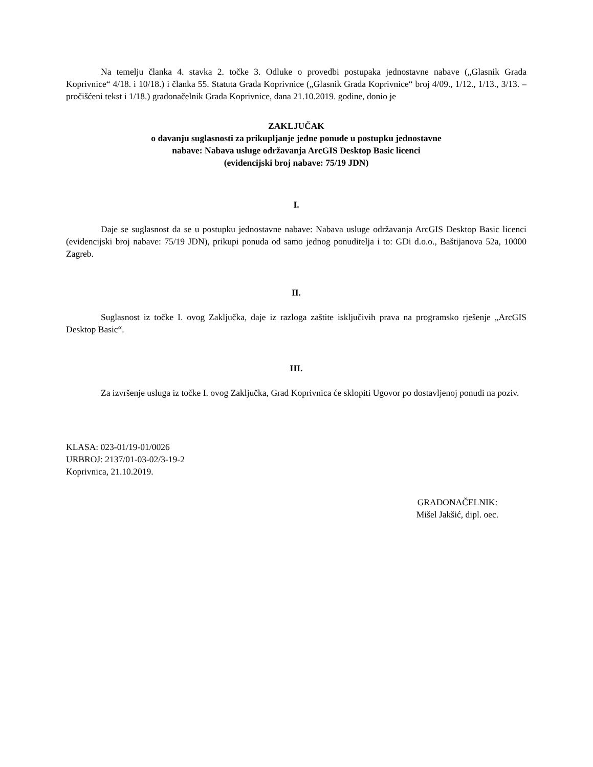Na temelju članka 4. stavka 2. točke 3. Odluke o provedbi postupaka jednostavne nabave („Glasnik Grada Koprivnice“ 4/18. i 10/18.) i članka 55. Statuta Grada Koprivnice („Glasnik Grada Koprivnice“ broj 4/09., 1/12., 1/13., 3/13. – pročišćeni tekst i 1/18.) gradonačelnik Grada Koprivnice, dana 21.10.2019. godine, donio je
ZAKLJUČAK
o davanju suglasnosti za prikupljanje jedne ponude u postupku jednostavne
nabave: Nabava usluge održavanja ArcGIS Desktop Basic licenci
(evidencijski broj nabave: 75/19 JDN)
I.
Daje se suglasnost da se u postupku jednostavne nabave: Nabava usluge održavanja ArcGIS Desktop Basic licenci (evidencijski broj nabave: 75/19 JDN), prikupi ponuda od samo jednog ponuditelja i to: GDi d.o.o., Baštijanova 52a, 10000 Zagreb.
II.
Suglasnost iz točke I. ovog Zaključka, daje iz razloga zaštite isključivih prava na programsko rješenje „ArcGIS Desktop Basic“.
III.
Za izvršenje usluga iz točke I. ovog Zaključka, Grad Koprivnica će sklopiti Ugovor po dostavljenoj ponudi na poziv.
KLASA: 023-01/19-01/0026
URBROJ: 2137/01-03-02/3-19-2
Koprivnica, 21.10.2019.
GRADONAČELNIK:
Mišel Jakšić, dipl. oec.